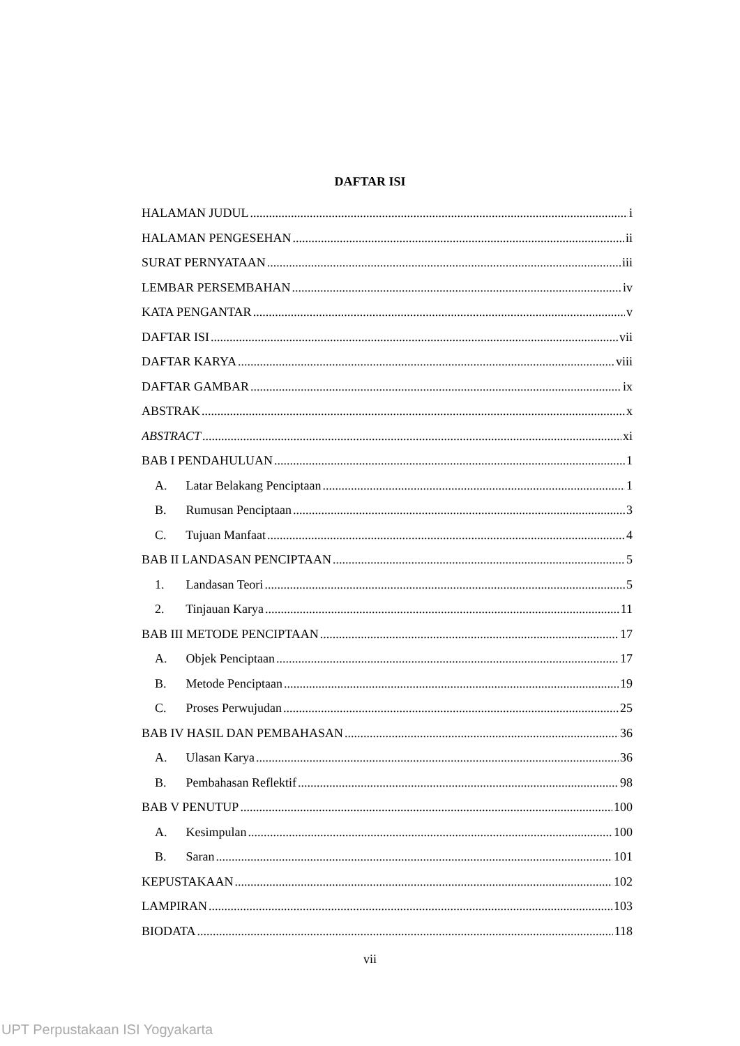DAFTAR ISI
HALAMAN JUDUL i
HALAMAN PENGESEHAN ii
SURAT PERNYATAAN iii
LEMBAR PERSEMBAHAN iv
KATA PENGANTAR v
DAFTAR ISI vii
DAFTAR KARYA viii
DAFTAR GAMBAR ix
ABSTRAK x
ABSTRACT xi
BAB I PENDAHULUAN 1
A. Latar Belakang Penciptaan 1
B. Rumusan Penciptaan 3
C. Tujuan Manfaat 4
BAB II LANDASAN PENCIPTAAN 5
1. Landasan Teori 5
2. Tinjauan Karya 11
BAB III METODE PENCIPTAAN 17
A. Objek Penciptaan 17
B. Metode Penciptaan 19
C. Proses Perwujudan 25
BAB IV HASIL DAN PEMBAHASAN 36
A. Ulasan Karya 36
B. Pembahasan Reflektif 98
BAB V PENUTUP 100
A. Kesimpulan 100
B. Saran 101
KEPUSTAKAAN 102
LAMPIRAN 103
BIODATA 118
vii
UPT Perpustakaan ISI Yogyakarta